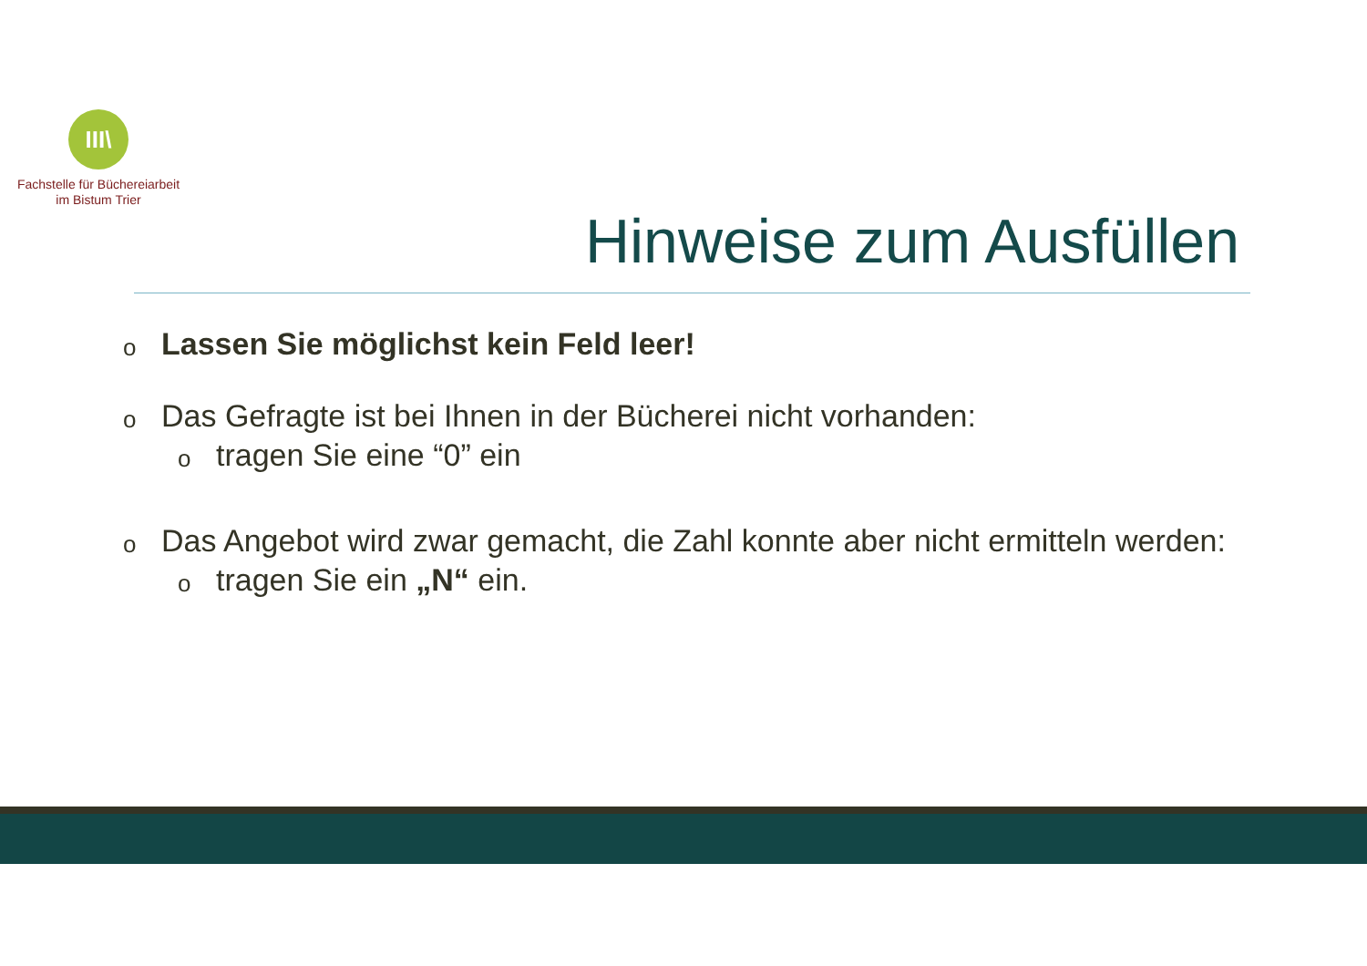III\
Fachstelle für Büchereiarbeit
im Bistum Trier
Hinweise zum Ausfüllen
o Lassen Sie möglichst kein Feld leer!
o Das Gefragte ist bei Ihnen in der Bücherei nicht vorhanden:
otragen Sie eine “0” ein
o Das Angebot wird zwar gemacht, die Zahl konnte aber nicht ermitteln werden:
otragen Sie ein „N“ ein.